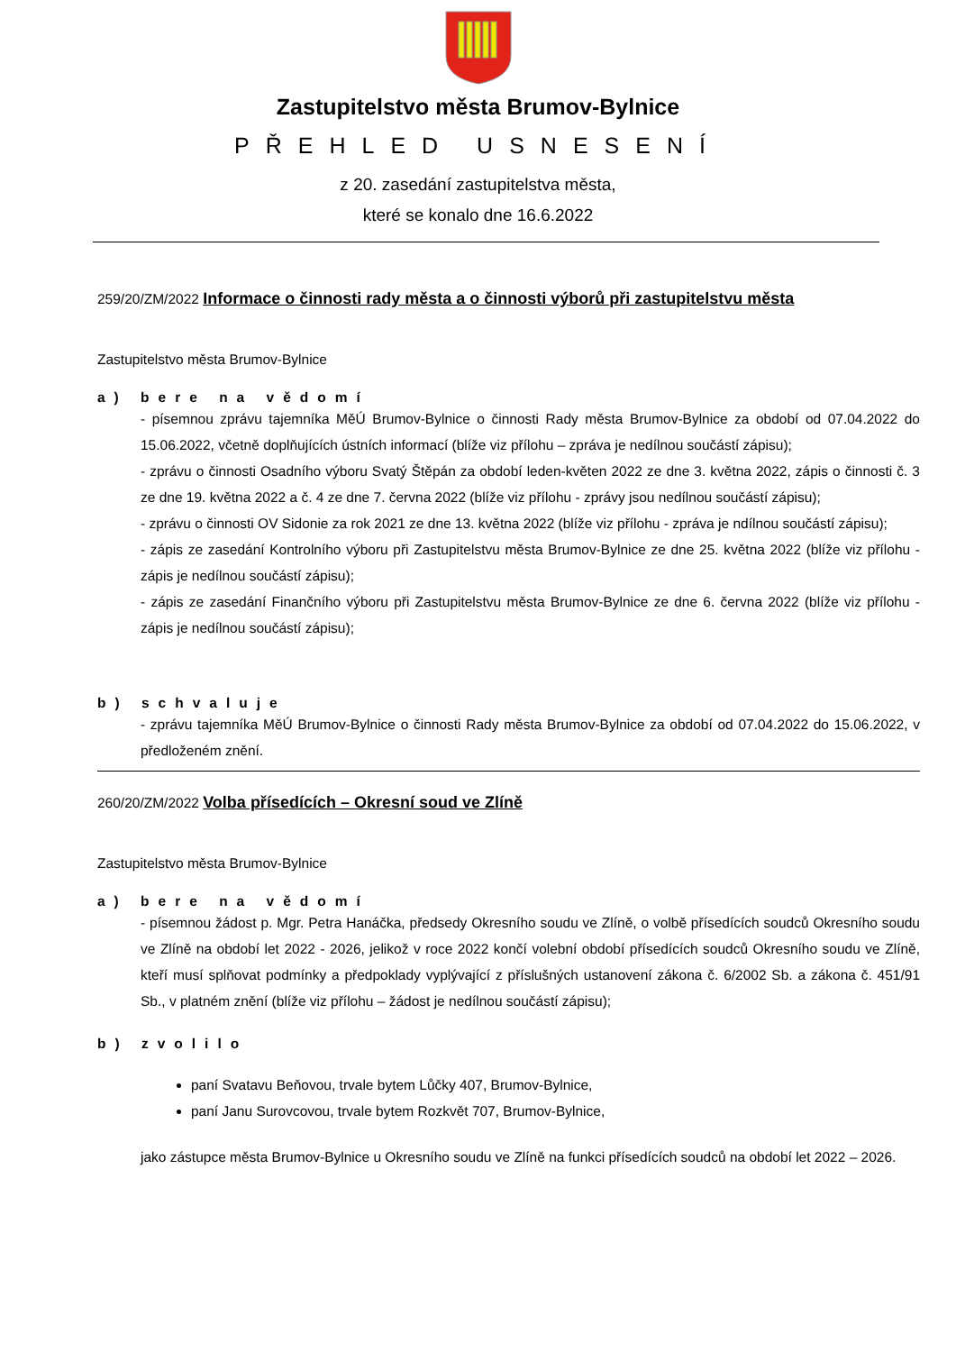Zastupitelstvo města Brumov-Bylnice
PŘEHLED USNESENÍ
z 20. zasedání zastupitelstva města,
které se konalo dne 16.6.2022
259/20/ZM/2022 Informace o činnosti rady města a o činnosti výborů při zastupitelstvu města
Zastupitelstvo města Brumov-Bylnice
a) bere na vědomí
- písemnou zprávu tajemníka MěÚ Brumov-Bylnice o činnosti Rady města Brumov-Bylnice za období od 07.04.2022 do 15.06.2022, včetně doplňujících ústních informací (blíže viz přílohu – zpráva je nedílnou součástí zápisu);
- zprávu o činnosti Osadního výboru Svatý Štěpán za období leden-květen 2022 ze dne 3. května 2022, zápis o činnosti č. 3 ze dne 19. května 2022 a č. 4 ze dne 7. června 2022 (blíže viz přílohu - zprávy jsou nedílnou součástí zápisu);
- zprávu o činnosti OV Sidonie za rok 2021 ze dne 13. května 2022 (blíže viz přílohu - zpráva je ndílnou součástí zápisu);
- zápis ze zasedání Kontrolního výboru při Zastupitelstvu města Brumov-Bylnice ze dne 25. května 2022 (blíže viz přílohu - zápis je nedílnou součástí zápisu);
- zápis ze zasedání Finančního výboru při Zastupitelstvu města Brumov-Bylnice ze dne 6. června 2022 (blíže viz přílohu - zápis je nedílnou součástí zápisu);
b) schvaluje
- zprávu tajemníka MěÚ Brumov-Bylnice o činnosti Rady města Brumov-Bylnice za období od 07.04.2022 do 15.06.2022, v předloženém znění.
260/20/ZM/2022 Volba přísedících – Okresní soud ve Zlíně
Zastupitelstvo města Brumov-Bylnice
a) bere na vědomí
- písemnou žádost p. Mgr. Petra Hanáčka, předsedy Okresního soudu ve Zlíně, o volbě přísedících soudců Okresního soudu ve Zlíně na období let 2022 - 2026, jelikož v roce 2022 končí volební období přísedících soudců Okresního soudu ve Zlíně, kteří musí splňovat podmínky a předpoklady vyplývající z příslušných ustanovení zákona č. 6/2002 Sb. a zákona č. 451/91 Sb., v platném znění (blíže viz přílohu – žádost je nedílnou součástí zápisu);
b) zvolilo
paní Svatavu Beňovou, trvale bytem Lůčky 407, Brumov-Bylnice,
paní Janu Surovcovou, trvale bytem Rozkvět 707, Brumov-Bylnice,
jako zástupce města Brumov-Bylnice u Okresního soudu ve Zlíně na funkci přísedících soudců na období let 2022 – 2026.